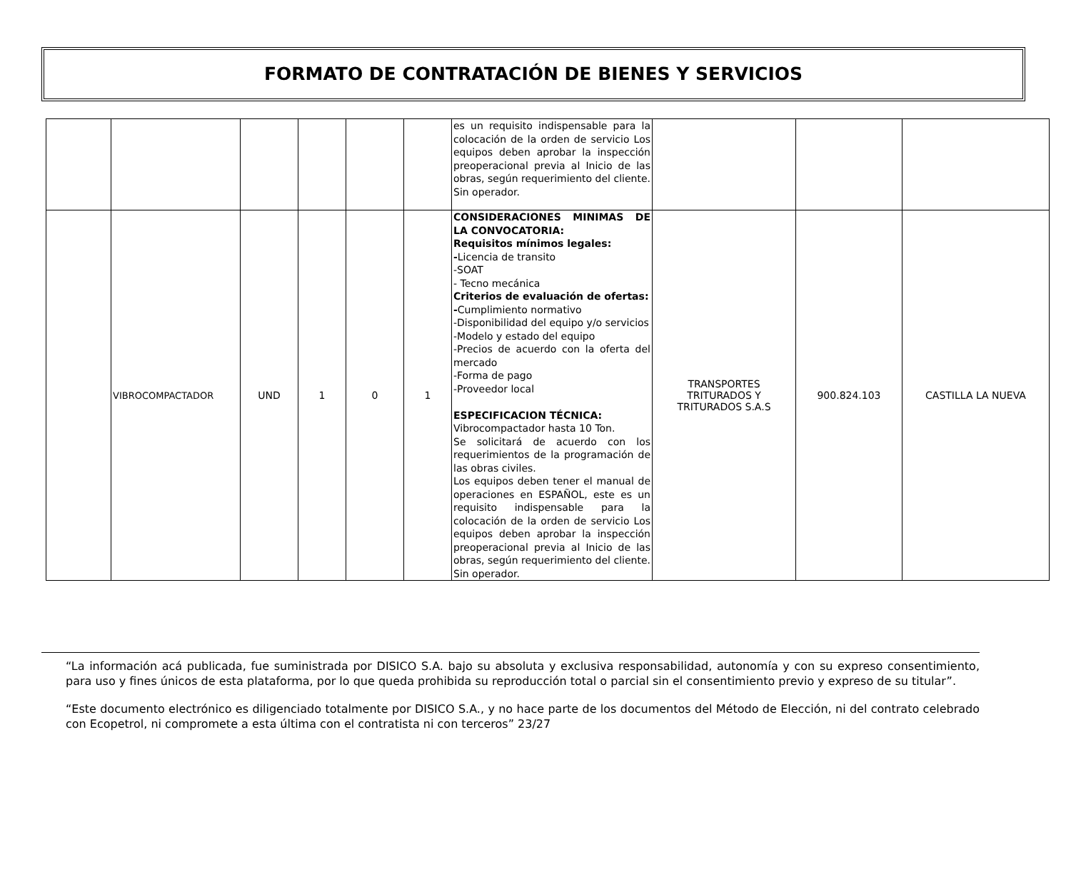FORMATO DE CONTRATACIÓN DE BIENES Y SERVICIOS
| | | | | | | es un requisito indispensable para la colocación de la orden de servicio Los equipos deben aprobar la inspección preoperacional previa al Inicio de las obras, según requerimiento del cliente. Sin operador. | | | |
| | VIBROCOMPACTADOR | UND | 1 | 0 | 1 | CONSIDERACIONES MINIMAS DE LA CONVOCATORIA: Requisitos mínimos legales: - Licencia de transito -SOAT - Tecno mecánica Criterios de evaluación de ofertas: - Cumplimiento normativo -Disponibilidad del equipo y/o servicios -Modelo y estado del equipo -Precios de acuerdo con la oferta del mercado -Forma de pago -Proveedor local ESPECIFICACION TÉCNICA: Vibrocompactador hasta 10 Ton. Se solicitará de acuerdo con los requerimientos de la programación de las obras civiles. Los equipos deben tener el manual de operaciones en ESPAÑOL, este es un requisito indispensable para la colocación de la orden de servicio Los equipos deben aprobar la inspección preoperacional previa al Inicio de las obras, según requerimiento del cliente. Sin operador. | TRANSPORTES TRITURADOS Y TRITURADOS S.A.S | 900.824.103 | CASTILLA LA NUEVA |
“La información acá publicada, fue suministrada por DISICO S.A. bajo su absoluta y exclusiva responsabilidad, autonomía y con su expreso consentimiento, para uso y fines únicos de esta plataforma, por lo que queda prohibida su reproducción total o parcial sin el consentimiento previo y expreso de su titular”.
“Este documento electrónico es diligenciado totalmente por DISICO S.A., y no hace parte de los documentos del Método de Elección, ni del contrato celebrado con Ecopetrol, ni compromete a esta última con el contratista ni con terceros” 23/27